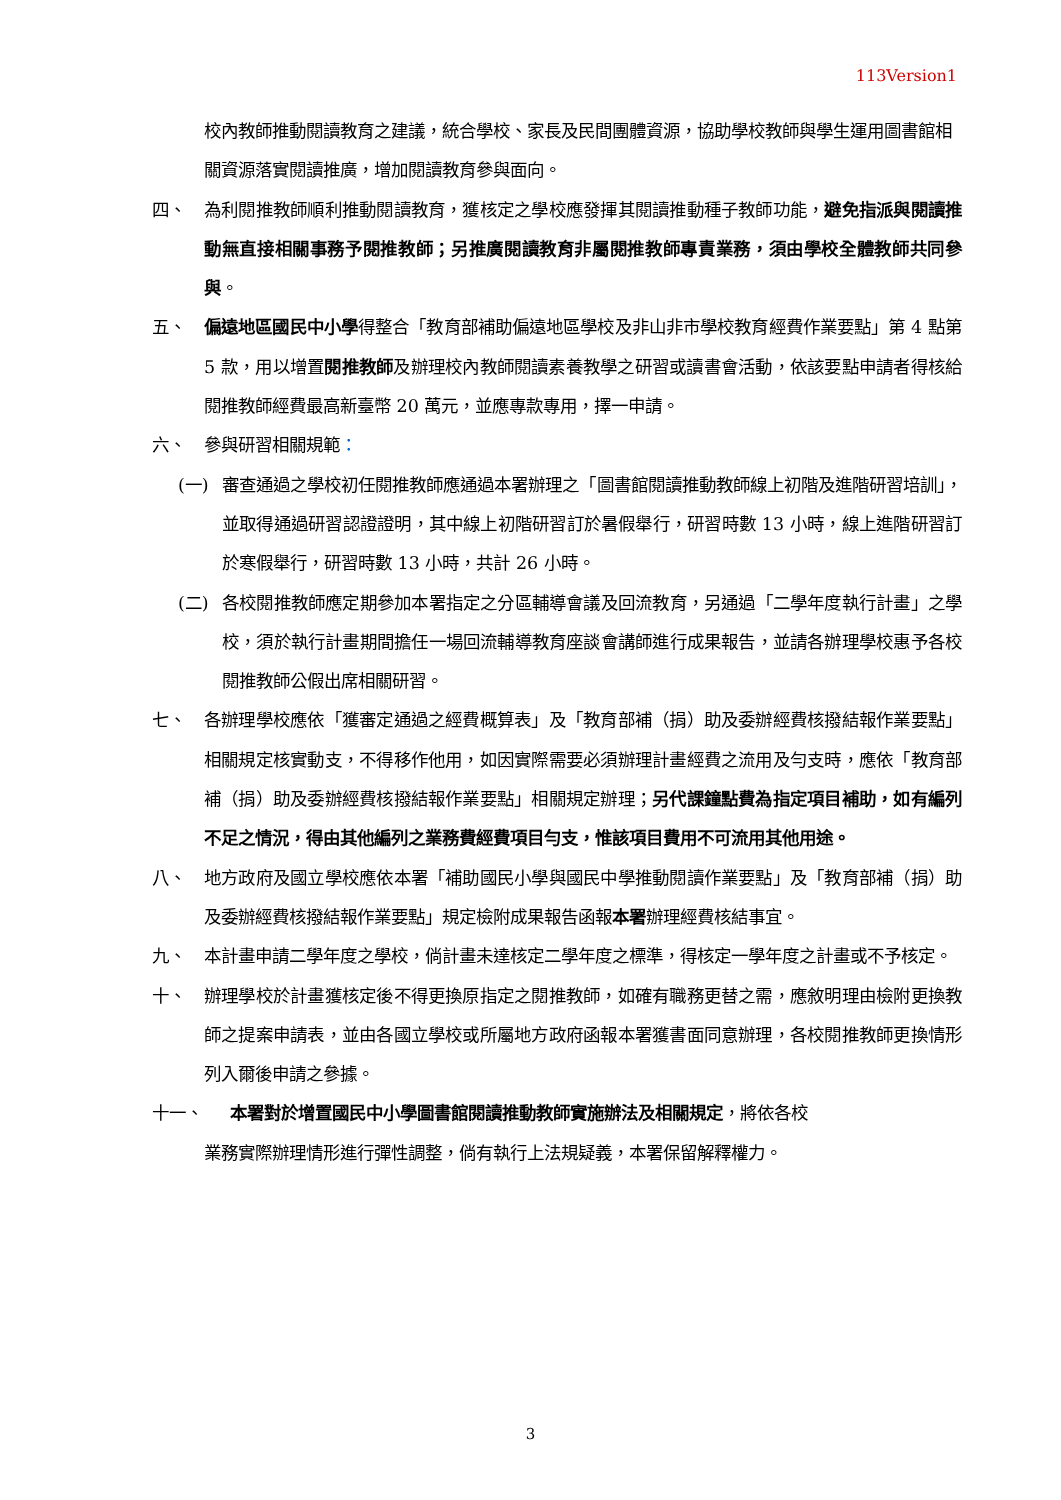113Version1
校內教師推動閱讀教育之建議，統合學校、家長及民間團體資源，協助學校教師與學生運用圖書館相關資源落實閱讀推廣，增加閱讀教育參與面向。
四、 為利閱推教師順利推動閱讀教育，獲核定之學校應發揮其閱讀推動種子教師功能，避免指派與閱讀推動無直接相關事務予閱推教師；另推廣閱讀教育非屬閱推教師專責業務，須由學校全體教師共同參與。
五、 偏遠地區國民中小學得整合「教育部補助偏遠地區學校及非山非市學校教育經費作業要點」第 4 點第 5 款，用以增置閱推教師及辦理校內教師閱讀素養教學之研習或讀書會活動，依該要點申請者得核給閱推教師經費最高新臺幣 20 萬元，並應專款專用，擇一申請。
六、 參與研習相關規範：
(一) 審查通過之學校初任閱推教師應通過本署辦理之「圖書館閱讀推動教師線上初階及進階研習培訓」，並取得通過研習認證證明，其中線上初階研習訂於暑假舉行，研習時數 13 小時，線上進階研習訂於寒假舉行，研習時數 13 小時，共計 26 小時。
(二) 各校閱推教師應定期參加本署指定之分區輔導會議及回流教育，另通過「二學年度執行計畫」之學校，須於執行計畫期間擔任一場回流輔導教育座談會講師進行成果報告，並請各辦理學校惠予各校閱推教師公假出席相關研習。
七、 各辦理學校應依「獲審定通過之經費概算表」及「教育部補（捐）助及委辦經費核撥結報作業要點」相關規定核實動支，不得移作他用，如因實際需要必須辦理計畫經費之流用及勻支時，應依「教育部補（捐）助及委辦經費核撥結報作業要點」相關規定辦理；另代課鐘點費為指定項目補助，如有編列不足之情況，得由其他編列之業務費經費項目勻支，惟該項目費用不可流用其他用途。
八、 地方政府及國立學校應依本署「補助國民小學與國民中學推動閱讀作業要點」及「教育部補（捐）助及委辦經費核撥結報作業要點」規定檢附成果報告函報本署辦理經費核結事宜。
九、 本計畫申請二學年度之學校，倘計畫未達核定二學年度之標準，得核定一學年度之計畫或不予核定。
十、 辦理學校於計畫獲核定後不得更換原指定之閱推教師，如確有職務更替之需，應敘明理由檢附更換教師之提案申請表，並由各國立學校或所屬地方政府函報本署獲書面同意辦理，各校閱推教師更換情形列入爾後申請之參據。
十一、 本署對於增置國民中小學圖書館閱讀推動教師實施辦法及相關規定，將依各校
業務實際辦理情形進行彈性調整，倘有執行上法規疑義，本署保留解釋權力。
3